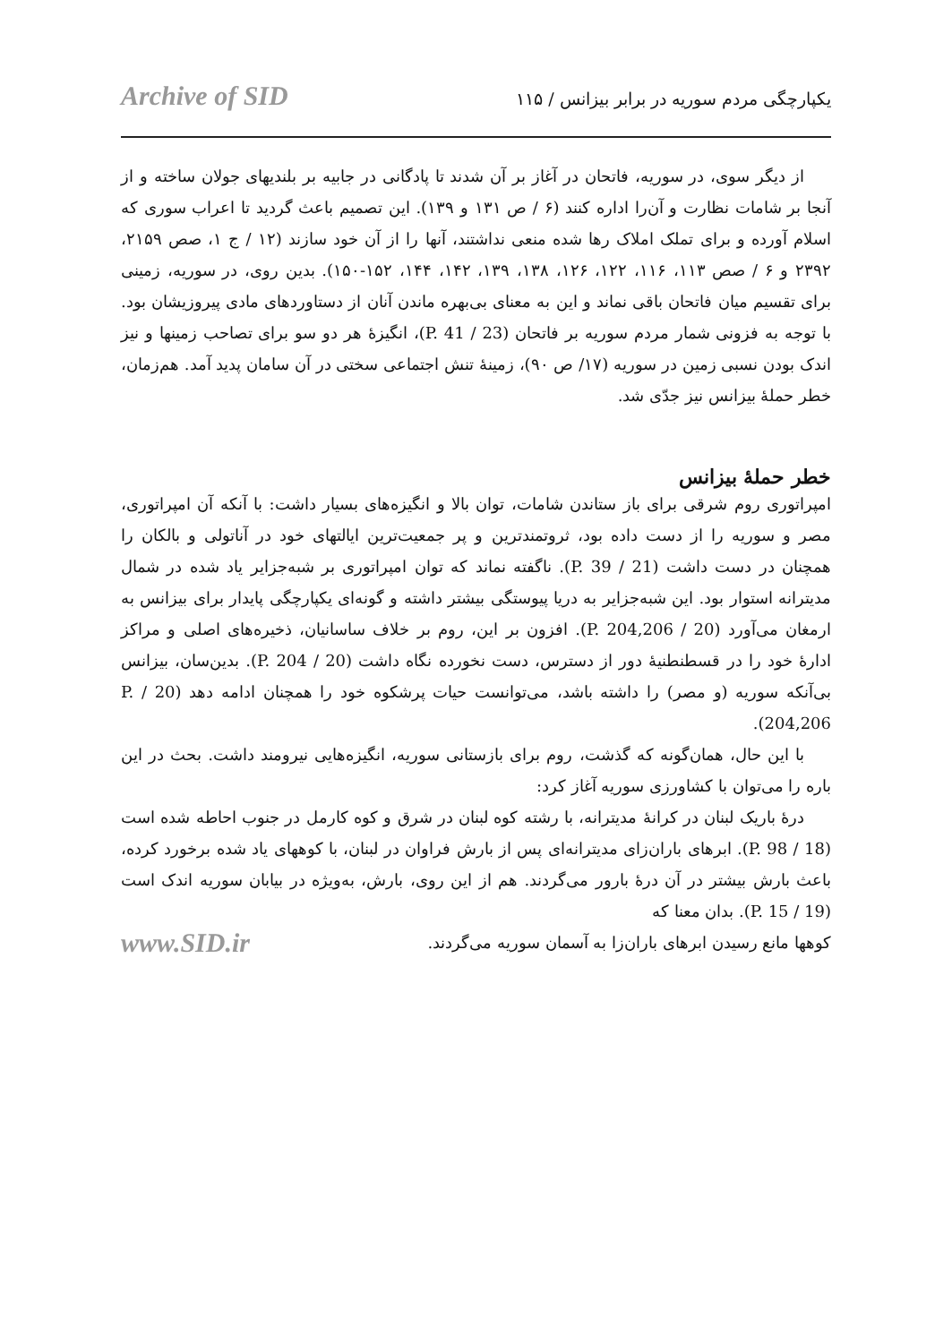Archive of SID یکپارچگی مردم سوریه در برابر بیزانس / ۱۱۵
از دیگر سوی، در سوریه، فاتحان در آغاز بر آن شدند تا پادگانی در جابیه بر بلندیهای جولان ساخته و از آنجا بر شامات نظارت و آن‌را اداره کنند (۶ / ص ۱۳۱ و ۱۳۹). این تصمیم باعث گردید تا اعراب سوری که اسلام آورده و برای تملک املاک رها شده منعی نداشتند، آنها را از آن خود سازند (۱۲ / ج ۱، صص ۲۱۵۹، ۲۳۹۲ و ۶ / صص ۱۱۳، ۱۱۶، ۱۲۲، ۱۲۶، ۱۳۸، ۱۳۹، ۱۴۲، ۱۴۴، ۱۵۲-۱۵۰). بدین روی، در سوریه، زمینی برای تقسیم میان فاتحان باقی نماند و این به معنای بی‌بهره ماندن آنان از دستاوردهای مادی پیروزیشان بود. با توجه به فزونی شمار مردم سوریه بر فاتحان (23 / P. 41)، انگیزهٔ هر دو سو برای تصاحب زمینها و نیز اندک بودن نسبی زمین در سوریه (۱۷/ ص ۹۰)، زمینهٔ تنش اجتماعی سختی در آن سامان پدید آمد. هم‌زمان، خطر حملهٔ بیزانس نیز جدّی شد.
خطر حملهٔ بیزانس
امپراتوری روم شرقی برای باز ستاندن شامات، توان بالا و انگیزه‌های بسیار داشت: با آنکه آن امپراتوری، مصر و سوریه را از دست داده بود، ثروتمندترین و پر جمعیت‌ترین ایالتهای خود در آناتولی و بالکان را همچنان در دست داشت (21 / P. 39). ناگفته نماند که توان امپراتوری بر شبه‌جزایر یاد شده در شمال مدیترانه استوار بود. این شبه‌جزایر به دریا پیوستگی بیشتر داشته و گونه‌ای یکپارچگی پایدار برای بیزانس به ارمغان می‌آورد (20 / P. 204,206). افزون بر این، روم بر خلاف ساسانیان، ذخیره‌های اصلی و مراکز ادارهٔ خود را در قسطنطنیهٔ دور از دسترس، دست نخورده نگاه داشت (20 / P. 204). بدین‌سان، بیزانس بی‌آنکه سوریه (و مصر) را داشته باشد، می‌توانست حیات پرشکوه خود را همچنان ادامه دهد (20 / P. 204,206).
با این حال، همان‌گونه که گذشت، روم برای بازستانی سوریه، انگیزه‌هایی نیرومند داشت. بحث در این باره را می‌توان با کشاورزی سوریه آغاز کرد:
درهٔ باریک لبنان در کرانهٔ مدیترانه، با رشته کوه لبنان در شرق و کوه کارمل در جنوب احاطه شده است (18 / P. 98). ابرهای باران‌زای مدیترانه‌ای پس از بارش فراوان در لبنان، با کوههای یاد شده برخورد کرده، باعث بارش بیشتر در آن درهٔ بارور می‌گردند. هم از این روی، بارش، به‌ویژه در بیابان سوریه اندک است (19 / P. 15). بدان معنا که
کوهها مانع رسیدن ابرهای باران‌زا به آسمان سوریه می‌گردند. www.SID.ir